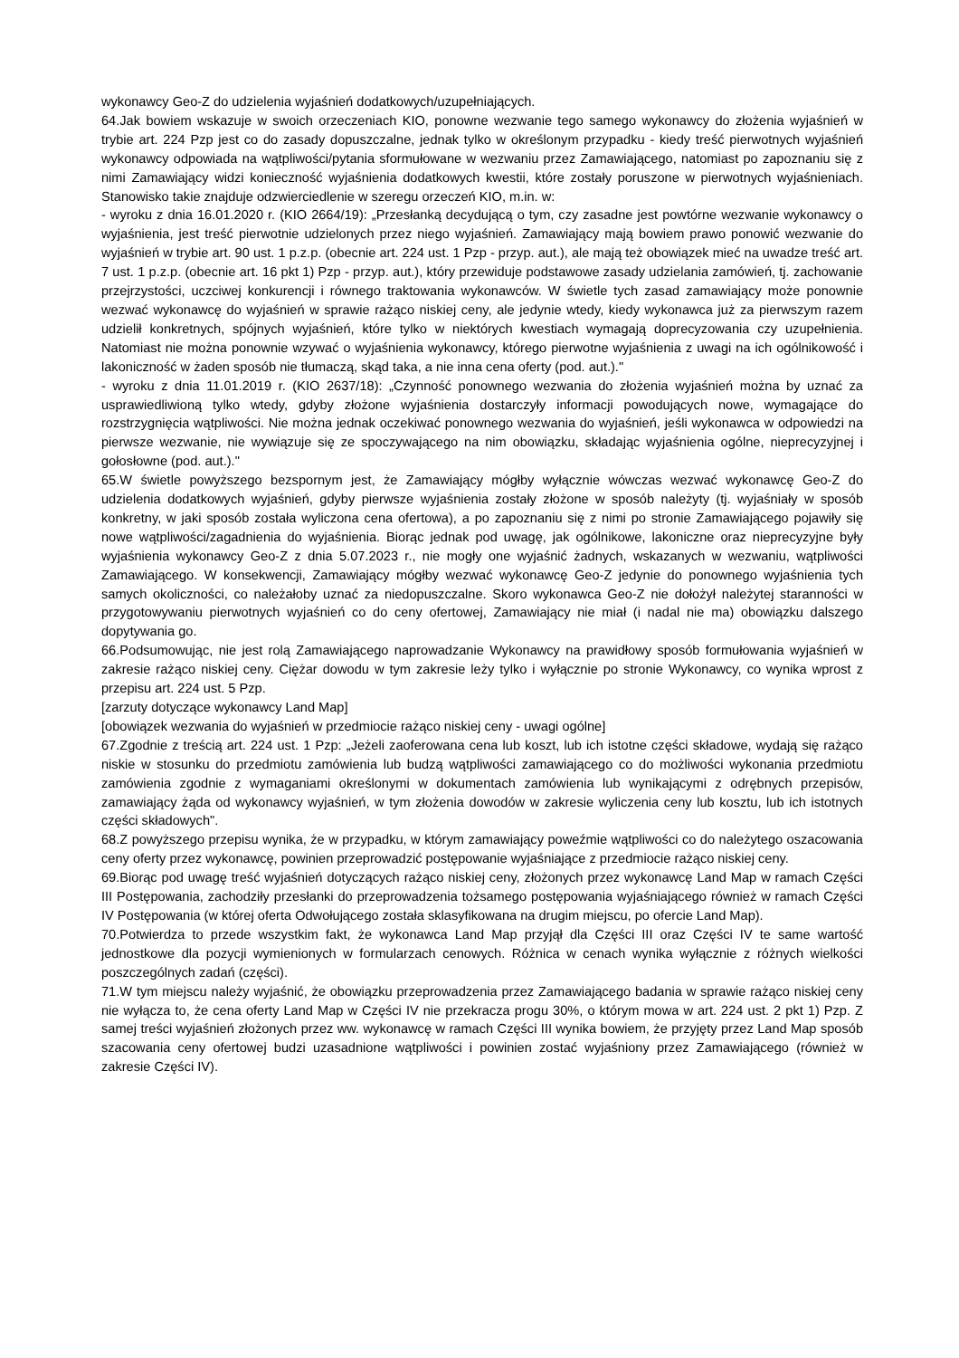wykonawcy Geo-Z do udzielenia wyjaśnień dodatkowych/uzupełniających.
64.Jak bowiem wskazuje w swoich orzeczeniach KIO, ponowne wezwanie tego samego wykonawcy do złożenia wyjaśnień w trybie art. 224 Pzp jest co do zasady dopuszczalne, jednak tylko w określonym przypadku - kiedy treść pierwotnych wyjaśnień wykonawcy odpowiada na wątpliwości/pytania sformułowane w wezwaniu przez Zamawiającego, natomiast po zapoznaniu się z nimi Zamawiający widzi konieczność wyjaśnienia dodatkowych kwestii, które zostały poruszone w pierwotnych wyjaśnieniach. Stanowisko takie znajduje odzwierciedlenie w szeregu orzeczeń KIO, m.in. w:
- wyroku z dnia 16.01.2020 r. (KIO 2664/19): „Przesłanką decydującą o tym, czy zasadne jest powtórne wezwanie wykonawcy o wyjaśnienia, jest treść pierwotnie udzielonych przez niego wyjaśnień. Zamawiający mają bowiem prawo ponowić wezwanie do wyjaśnień w trybie art. 90 ust. 1 p.z.p. (obecnie art. 224 ust. 1 Pzp - przyp. aut.), ale mają też obowiązek mieć na uwadze treść art. 7 ust. 1 p.z.p. (obecnie art. 16 pkt 1) Pzp - przyp. aut.), który przewiduje podstawowe zasady udzielania zamówień, tj. zachowanie przejrzystości, uczciwej konkurencji i równego traktowania wykonawców. W świetle tych zasad zamawiający może ponownie wezwać wykonawcę do wyjaśnień w sprawie rażąco niskiej ceny, ale jedynie wtedy, kiedy wykonawca już za pierwszym razem udzielił konkretnych, spójnych wyjaśnień, które tylko w niektórych kwestiach wymagają doprecyzowania czy uzupełnienia. Natomiast nie można ponownie wzywać o wyjaśnienia wykonawcy, którego pierwotne wyjaśnienia z uwagi na ich ogólnikowość i lakoniczność w żaden sposób nie tłumaczą, skąd taka, a nie inna cena oferty (pod. aut.)."
- wyroku z dnia 11.01.2019 r. (KIO 2637/18): „Czynność ponownego wezwania do złożenia wyjaśnień można by uznać za usprawiedliwioną tylko wtedy, gdyby złożone wyjaśnienia dostarczyły informacji powodujących nowe, wymagające do rozstrzygnięcia wątpliwości. Nie można jednak oczekiwać ponownego wezwania do wyjaśnień, jeśli wykonawca w odpowiedzi na pierwsze wezwanie, nie wywiązuje się ze spoczywającego na nim obowiązku, składając wyjaśnienia ogólne, nieprecyzyjnej i gołosłowne (pod. aut.)."
65.W świetle powyższego bezspornym jest, że Zamawiający mógłby wyłącznie wówczas wezwać wykonawcę Geo-Z do udzielenia dodatkowych wyjaśnień, gdyby pierwsze wyjaśnienia zostały złożone w sposób należyty (tj. wyjaśniały w sposób konkretny, w jaki sposób została wyliczona cena ofertowa), a po zapoznaniu się z nimi po stronie Zamawiającego pojawiły się nowe wątpliwości/zagadnienia do wyjaśnienia. Biorąc jednak pod uwagę, jak ogólnikowe, lakoniczne oraz nieprecyzyjne były wyjaśnienia wykonawcy Geo-Z z dnia 5.07.2023 r., nie mogły one wyjaśnić żadnych, wskazanych w wezwaniu, wątpliwości Zamawiającego. W konsekwencji, Zamawiający mógłby wezwać wykonawcę Geo-Z jedynie do ponownego wyjaśnienia tych samych okoliczności, co należałoby uznać za niedopuszczalne. Skoro wykonawca Geo-Z nie dołożył należytej staranności w przygotowywaniu pierwotnych wyjaśnień co do ceny ofertowej, Zamawiający nie miał (i nadal nie ma) obowiązku dalszego dopytywania go.
66.Podsumowując, nie jest rolą Zamawiającego naprowadzanie Wykonawcy na prawidłowy sposób formułowania wyjaśnień w zakresie rażąco niskiej ceny. Ciężar dowodu w tym zakresie leży tylko i wyłącznie po stronie Wykonawcy, co wynika wprost z przepisu art. 224 ust. 5 Pzp.
[zarzuty dotyczące wykonawcy Land Map]
[obowiązek wezwania do wyjaśnień w przedmiocie rażąco niskiej ceny - uwagi ogólne]
67.Zgodnie z treścią art. 224 ust. 1 Pzp: „Jeżeli zaoferowana cena lub koszt, lub ich istotne części składowe, wydają się rażąco niskie w stosunku do przedmiotu zamówienia lub budzą wątpliwości zamawiającego co do możliwości wykonania przedmiotu zamówienia zgodnie z wymaganiami określonymi w dokumentach zamówienia lub wynikającymi z odrębnych przepisów, zamawiający żąda od wykonawcy wyjaśnień, w tym złożenia dowodów w zakresie wyliczenia ceny lub kosztu, lub ich istotnych części składowych".
68.Z powyższego przepisu wynika, że w przypadku, w którym zamawiający poweźmie wątpliwości co do należytego oszacowania ceny oferty przez wykonawcę, powinien przeprowadzić postępowanie wyjaśniające z przedmiocie rażąco niskiej ceny.
69.Biorąc pod uwagę treść wyjaśnień dotyczących rażąco niskiej ceny, złożonych przez wykonawcę Land Map w ramach Części III Postępowania, zachodziły przesłanki do przeprowadzenia tożsamego postępowania wyjaśniającego również w ramach Części IV Postępowania (w której oferta Odwołującego została sklasyfikowana na drugim miejscu, po ofercie Land Map).
70.Potwierdza to przede wszystkim fakt, że wykonawca Land Map przyjął dla Części III oraz Części IV te same wartość jednostkowe dla pozycji wymienionych w formularzach cenowych. Różnica w cenach wynika wyłącznie z różnych wielkości poszczególnych zadań (części).
71.W tym miejscu należy wyjaśnić, że obowiązku przeprowadzenia przez Zamawiającego badania w sprawie rażąco niskiej ceny nie wyłącza to, że cena oferty Land Map w Części IV nie przekracza progu 30%, o którym mowa w art. 224 ust. 2 pkt 1) Pzp. Z samej treści wyjaśnień złożonych przez ww. wykonawcę w ramach Części III wynika bowiem, że przyjęty przez Land Map sposób szacowania ceny ofertowej budzi uzasadnione wątpliwości i powinien zostać wyjaśniony przez Zamawiającego (również w zakresie Części IV).